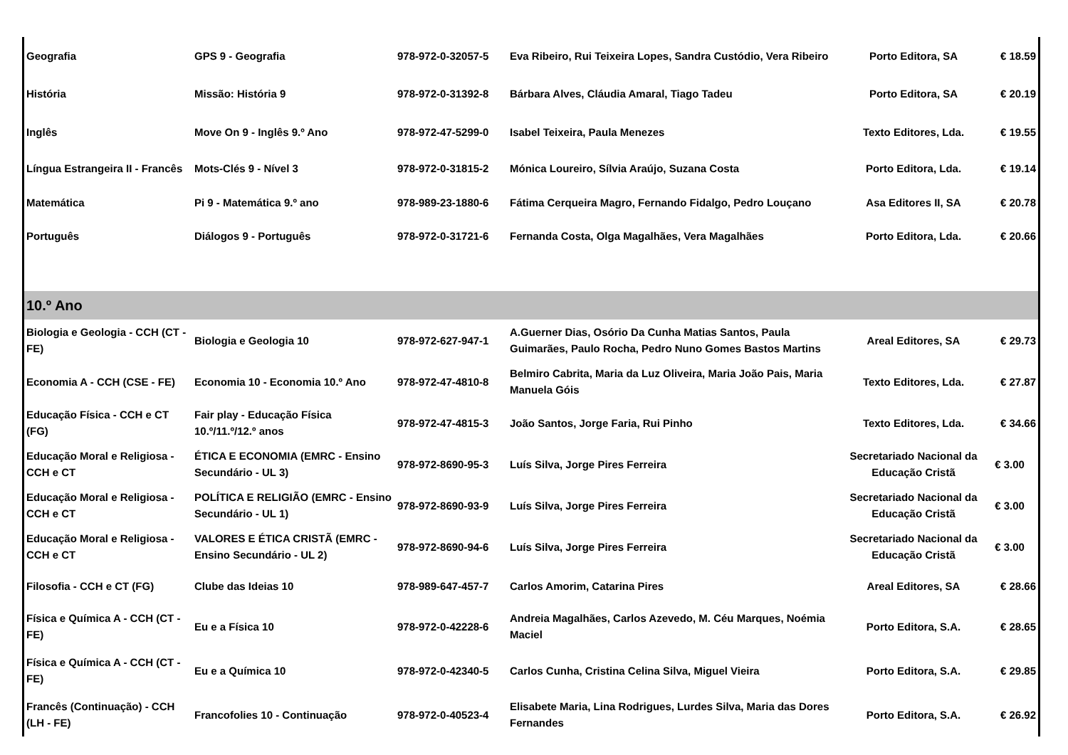| Geografia | GPS 9 - Geografia | 978-972-0-32057-5 | Eva Ribeiro, Rui Teixeira Lopes, Sandra Custódio, Vera Ribeiro | Porto Editora, SA | € 18.59 |
| História | Missão: História 9 | 978-972-0-31392-8 | Bárbara Alves, Cláudia Amaral, Tiago Tadeu | Porto Editora, SA | € 20.19 |
| Inglês | Move On 9 - Inglês 9.º Ano | 978-972-47-5299-0 | Isabel Teixeira, Paula Menezes | Texto Editores, Lda. | € 19.55 |
| Língua Estrangeira II - Francês | Mots-Clés 9 - Nível 3 | 978-972-0-31815-2 | Mónica Loureiro, Sílvia Araújo, Suzana Costa | Porto Editora, Lda. | € 19.14 |
| Matemática | Pi 9 - Matemática 9.º ano | 978-989-23-1880-6 | Fátima Cerqueira Magro, Fernando Fidalgo, Pedro Louçano | Asa Editores II, SA | € 20.78 |
| Português | Diálogos 9 - Português | 978-972-0-31721-6 | Fernanda Costa, Olga Magalhães, Vera Magalhães | Porto Editora, Lda. | € 20.66 |
| 10.º Ano | | | | | |
| Biologia e Geologia - CCH (CT - FE) | Biologia e Geologia 10 | 978-972-627-947-1 | A.Guerner Dias, Osório Da Cunha Matias Santos, Paula Guimarães, Paulo Rocha, Pedro Nuno Gomes Bastos Martins | Areal Editores, SA | € 29.73 |
| Economia A - CCH (CSE - FE) | Economia 10 - Economia 10.º Ano | 978-972-47-4810-8 | Belmiro Cabrita, Maria da Luz Oliveira, Maria João Pais, Maria Manuela Góis | Texto Editores, Lda. | € 27.87 |
| Educação Física - CCH e CT (FG) | Fair play - Educação Física 10.º/11.º/12.º anos | 978-972-47-4815-3 | João Santos, Jorge Faria, Rui Pinho | Texto Editores, Lda. | € 34.66 |
| Educação Moral e Religiosa - CCH e CT | ÉTICA E ECONOMIA (EMRC - Ensino Secundário - UL 3) | 978-972-8690-95-3 | Luís Silva, Jorge Pires Ferreira | Secretariado Nacional da Educação Cristã | € 3.00 |
| Educação Moral e Religiosa - CCH e CT | POLÍTICA E RELIGIÃO (EMRC - Ensino Secundário - UL 1) | 978-972-8690-93-9 | Luís Silva, Jorge Pires Ferreira | Secretariado Nacional da Educação Cristã | € 3.00 |
| Educação Moral e Religiosa - CCH e CT | VALORES E ÉTICA CRISTÃ (EMRC - Ensino Secundário - UL 2) | 978-972-8690-94-6 | Luís Silva, Jorge Pires Ferreira | Secretariado Nacional da Educação Cristã | € 3.00 |
| Filosofia - CCH e CT (FG) | Clube das Ideias 10 | 978-989-647-457-7 | Carlos Amorim, Catarina Pires | Areal Editores, SA | € 28.66 |
| Física e Química A - CCH (CT - FE) | Eu e a Física 10 | 978-972-0-42228-6 | Andreia Magalhães, Carlos Azevedo, M. Céu Marques, Noémia Maciel | Porto Editora, S.A. | € 28.65 |
| Física e Química A - CCH (CT - FE) | Eu e a Química 10 | 978-972-0-42340-5 | Carlos Cunha, Cristina Celina Silva, Miguel Vieira | Porto Editora, S.A. | € 29.85 |
| Francês (Continuação) - CCH (LH - FE) | Francofolies 10 - Continuação | 978-972-0-40523-4 | Elisabete Maria, Lina Rodrigues, Lurdes Silva, Maria das Dores Fernandes | Porto Editora, S.A. | € 26.92 |